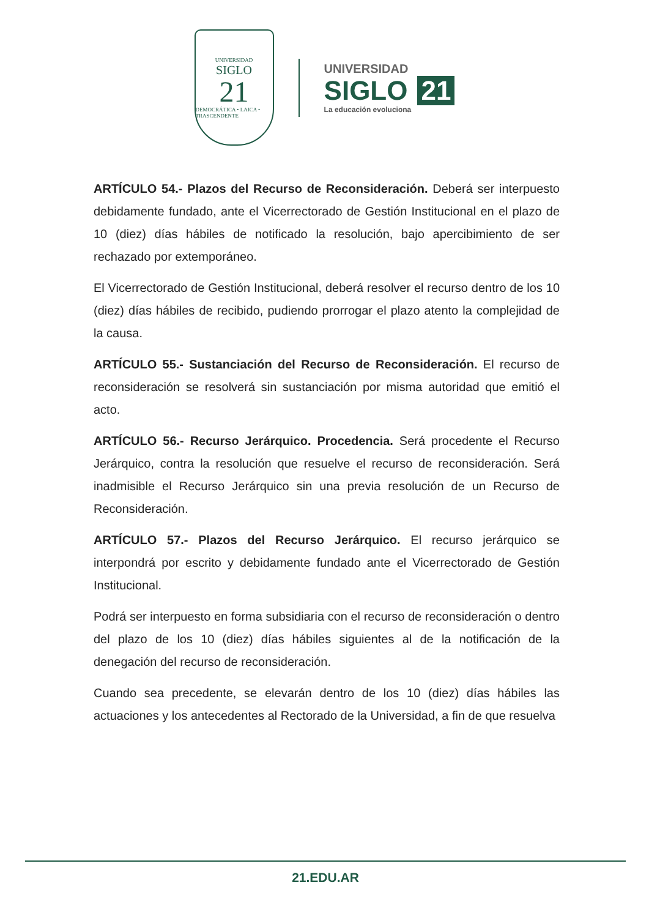UNIVERSIDAD
SIGLO
21
DEMOCRÁTICA • LAICA • TRASCENDENTE
UNIVERSIDAD
SIGLO 21
La educación evoluciona
ARTÍCULO 54.- Plazos del Recurso de Reconsideración. Deberá ser interpuesto debidamente fundado, ante el Vicerrectorado de Gestión Institucional en el plazo de 10 (diez) días hábiles de notificado la resolución, bajo apercibimiento de ser rechazado por extemporáneo.
El Vicerrectorado de Gestión Institucional, deberá resolver el recurso dentro de los 10 (diez) días hábiles de recibido, pudiendo prorrogar el plazo atento la complejidad de la causa.
ARTÍCULO 55.- Sustanciación del Recurso de Reconsideración. El recurso de reconsideración se resolverá sin sustanciación por misma autoridad que emitió el acto.
ARTÍCULO 56.- Recurso Jerárquico. Procedencia. Será procedente el Recurso Jerárquico, contra la resolución que resuelve el recurso de reconsideración. Será inadmisible el Recurso Jerárquico sin una previa resolución de un Recurso de Reconsideración.
ARTÍCULO 57.- Plazos del Recurso Jerárquico. El recurso jerárquico se interpondrá por escrito y debidamente fundado ante el Vicerrectorado de Gestión Institucional.
Podrá ser interpuesto en forma subsidiaria con el recurso de reconsideración o dentro del plazo de los 10 (diez) días hábiles siguientes al de la notificación de la denegación del recurso de reconsideración.
Cuando sea precedente, se elevarán dentro de los 10 (diez) días hábiles las actuaciones y los antecedentes al Rectorado de la Universidad, a fin de que resuelva
21.EDU.AR